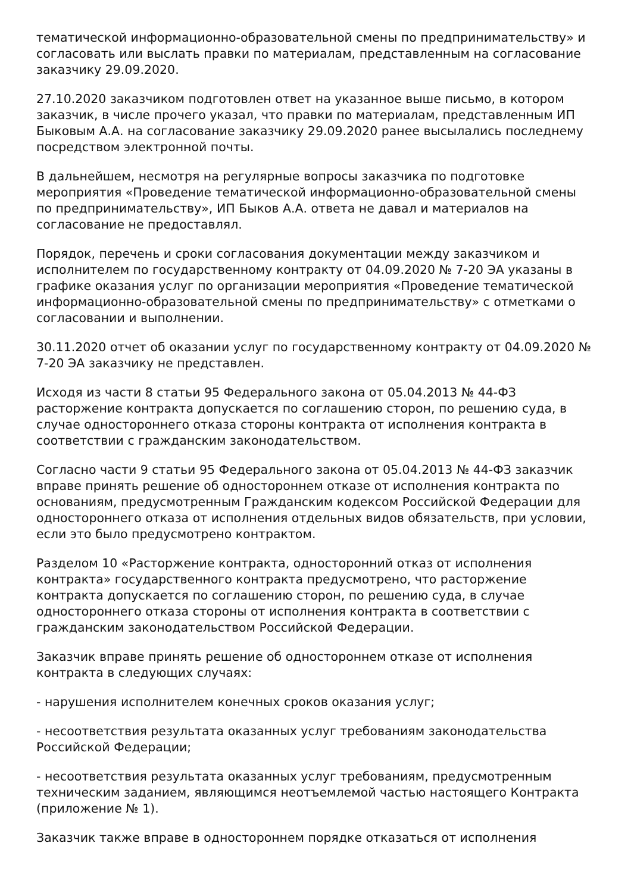тематической информационно-образовательной смены по предпринимательству» и согласовать или выслать правки по материалам, представленным на согласование заказчику 29.09.2020.
27.10.2020 заказчиком подготовлен ответ на указанное выше письмо, в котором заказчик, в числе прочего указал, что правки по материалам, представленным ИП Быковым А.А. на согласование заказчику 29.09.2020 ранее высылались последнему посредством электронной почты.
В дальнейшем, несмотря на регулярные вопросы заказчика по подготовке мероприятия «Проведение тематической информационно-образовательной смены по предпринимательству», ИП Быков А.А. ответа не давал и материалов на согласование не предоставлял.
Порядок, перечень и сроки согласования документации между заказчиком и исполнителем по государственному контракту от 04.09.2020 № 7-20 ЭА указаны в графике оказания услуг по организации мероприятия «Проведение тематической информационно-образовательной смены по предпринимательству» с отметками о согласовании и выполнении.
30.11.2020 отчет об оказании услуг по государственному контракту от 04.09.2020 № 7-20 ЭА заказчику не представлен.
Исходя из части 8 статьи 95 Федерального закона от 05.04.2013 № 44-ФЗ расторжение контракта допускается по соглашению сторон, по решению суда, в случае одностороннего отказа стороны контракта от исполнения контракта в соответствии с гражданским законодательством.
Согласно части 9 статьи 95 Федерального закона от 05.04.2013 № 44-ФЗ заказчик вправе принять решение об одностороннем отказе от исполнения контракта по основаниям, предусмотренным Гражданским кодексом Российской Федерации для одностороннего отказа от исполнения отдельных видов обязательств, при условии, если это было предусмотрено контрактом.
Разделом 10 «Расторжение контракта, односторонний отказ от исполнения контракта» государственного контракта предусмотрено, что расторжение контракта допускается по соглашению сторон, по решению суда, в случае одностороннего отказа стороны от исполнения контракта в соответствии с гражданским законодательством Российской Федерации.
Заказчик вправе принять решение об одностороннем отказе от исполнения контракта в следующих случаях:
- нарушения исполнителем конечных сроков оказания услуг;
- несоответствия результата оказанных услуг требованиям законодательства Российской Федерации;
- несоответствия результата оказанных услуг требованиям, предусмотренным техническим заданием, являющимся неотъемлемой частью настоящего Контракта (приложение № 1).
Заказчик также вправе в одностороннем порядке отказаться от исполнения